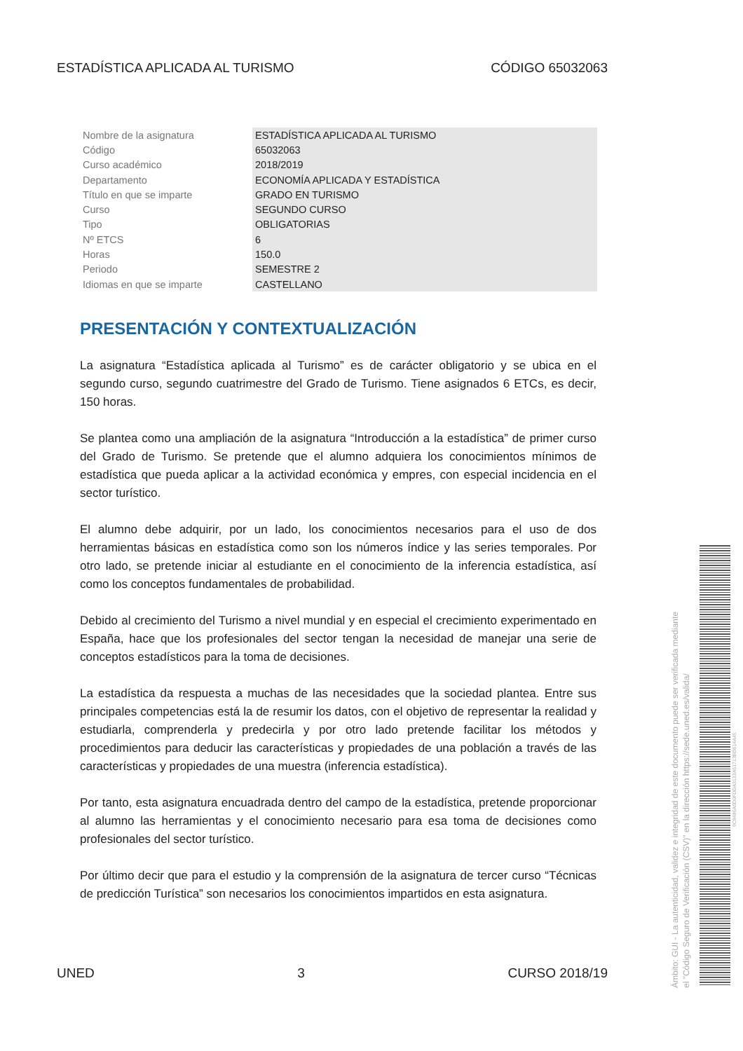ESTADÍSTICA APLICADA AL TURISMO CÓDIGO 65032063
| Nombre de la asignatura | ESTADÍSTICA APLICADA AL TURISMO |
| Código | 65032063 |
| Curso académico | 2018/2019 |
| Departamento | ECONOMÍA APLICADA Y ESTADÍSTICA |
| Título en que se imparte | GRADO EN TURISMO |
| Curso | SEGUNDO CURSO |
| Tipo | OBLIGATORIAS |
| Nº ETCS | 6 |
| Horas | 150.0 |
| Periodo | SEMESTRE 2 |
| Idiomas en que se imparte | CASTELLANO |
PRESENTACIÓN Y CONTEXTUALIZACIÓN
La asignatura “Estadística aplicada al Turismo” es de carácter obligatorio y se ubica en el segundo curso, segundo cuatrimestre del Grado de Turismo. Tiene asignados 6 ETCs, es decir, 150 horas.
Se plantea como una ampliación de la asignatura “Introducción a la estadística” de primer curso del Grado de Turismo. Se pretende que el alumno adquiera los conocimientos mínimos de estadística que pueda aplicar a la actividad económica y empres, con especial incidencia en el sector turístico.
El alumno debe adquirir, por un lado, los conocimientos necesarios para el uso de dos herramientas básicas en estadística como son los números índice y las series temporales. Por otro lado, se pretende iniciar al estudiante en el conocimiento de la inferencia estadística, así como los conceptos fundamentales de probabilidad.
Debido al crecimiento del Turismo a nivel mundial y en especial el crecimiento experimentado en España, hace que los profesionales del sector tengan la necesidad de manejar una serie de conceptos estadísticos para la toma de decisiones.
La estadística da respuesta a muchas de las necesidades que la sociedad plantea. Entre sus principales competencias está la de resumir los datos, con el objetivo de representar la realidad y estudiarla, comprenderla y predecirla y por otro lado pretende facilitar los métodos y procedimientos para deducir las características y propiedades de una población a través de las características y propiedades de una muestra (inferencia estadística).
Por tanto, esta asignatura encuadrada dentro del campo de la estadística, pretende proporcionar al alumno las herramientas y el conocimiento necesario para esa toma de decisiones como profesionales del sector turístico.
Por último decir que para el estudio y la comprensión de la asignatura de tercer curso “Técnicas de predicción Turística” son necesarios los conocimientos impartidos en esta asignatura.
UNED 3 CURSO 2018/19
Ámbito: GUI - La autenticidad, validez e integridad de este documento puede ser verificada mediante
el "Código Seguro de Verificación (CSV)" en la dirección https://sede.uned.es/valida/
9C8480A0D0FDDA3133A51713BD614A45